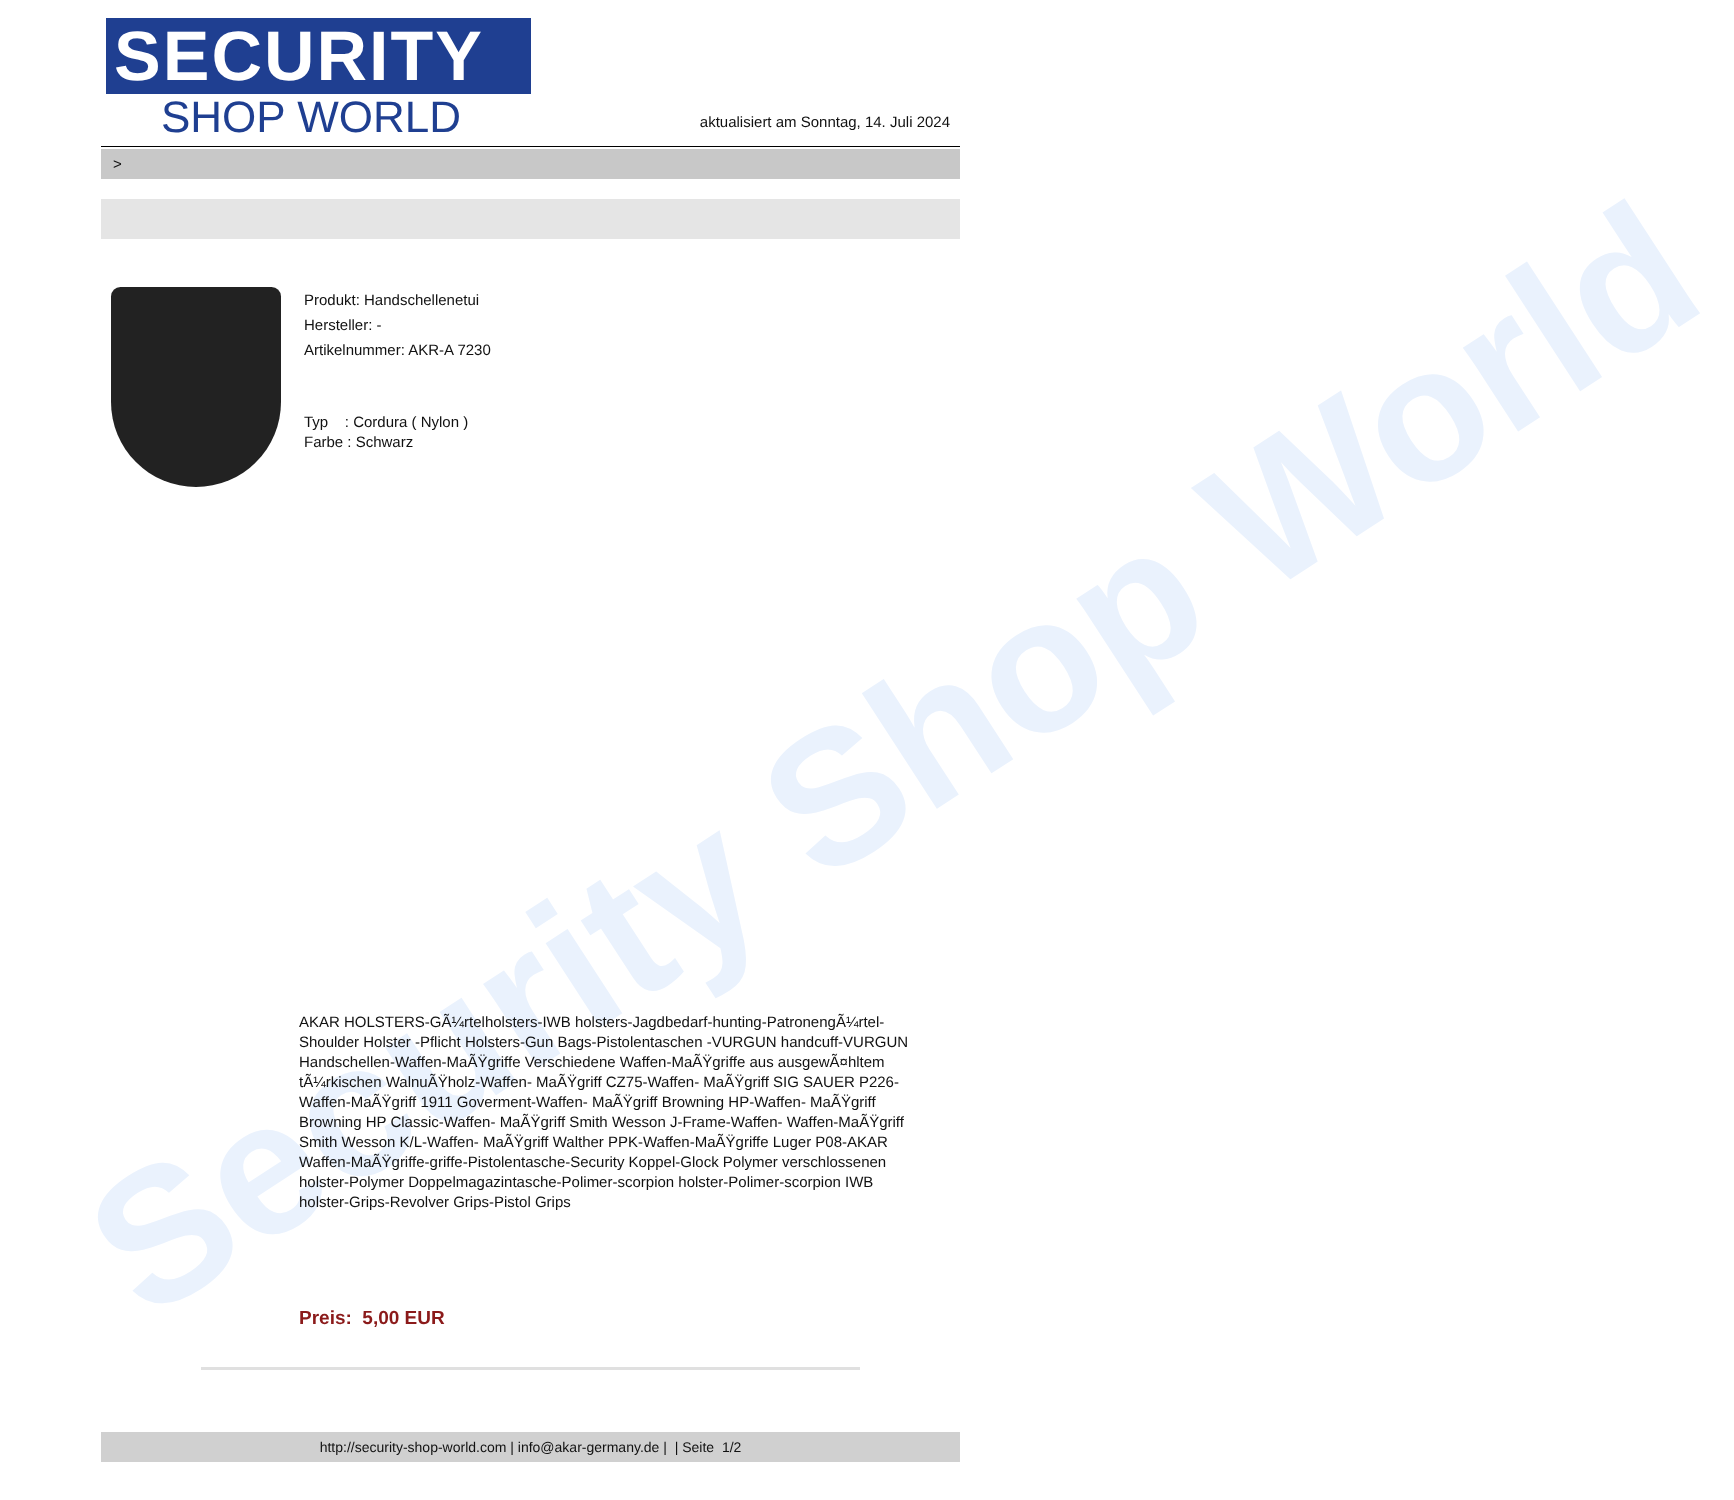Security Shop World
SECURITY
SHOP WORLD
aktualisiert am Sonntag, 14. Juli 2024
>
Produkt: Handschellenetui
Hersteller: -
Artikelnummer: AKR-A 7230
Typ : Cordura ( Nylon )
Farbe : Schwarz
AKAR HOLSTERS-GÃ¼rtelholsters-IWB holsters-Jagdbedarf-hunting-PatronengÃ¼rtel- Shoulder Holster -Pflicht Holsters-Gun Bags-Pistolentaschen -VURGUN handcuff-VURGUN Handschellen-Waffen-MaÃŸgriffe Verschiedene Waffen-MaÃŸgriffe aus ausgewÃ¤hltem tÃ¼rkischen WalnuÃŸholz-Waffen- MaÃŸgriff CZ75-Waffen- MaÃŸgriff SIG SAUER P226-Waffen-MaÃŸgriff 1911 Goverment-Waffen- MaÃŸgriff Browning HP-Waffen- MaÃŸgriff Browning HP Classic-Waffen- MaÃŸgriff Smith Wesson J-Frame-Waffen- Waffen-MaÃŸgriff Smith Wesson K/L-Waffen- MaÃŸgriff Walther PPK-Waffen-MaÃŸgriffe Luger P08-AKAR Waffen-MaÃŸgriffe-griffe-Pistolentasche-Security Koppel-Glock Polymer verschlossenen holster-Polymer Doppelmagazintasche-Polimer-scorpion holster-Polimer-scorpion IWB holster-Grips-Revolver Grips-Pistol Grips
Preis: 5,00 EUR
http://security-shop-world.com | info@akar-germany.de | | Seite 1/2